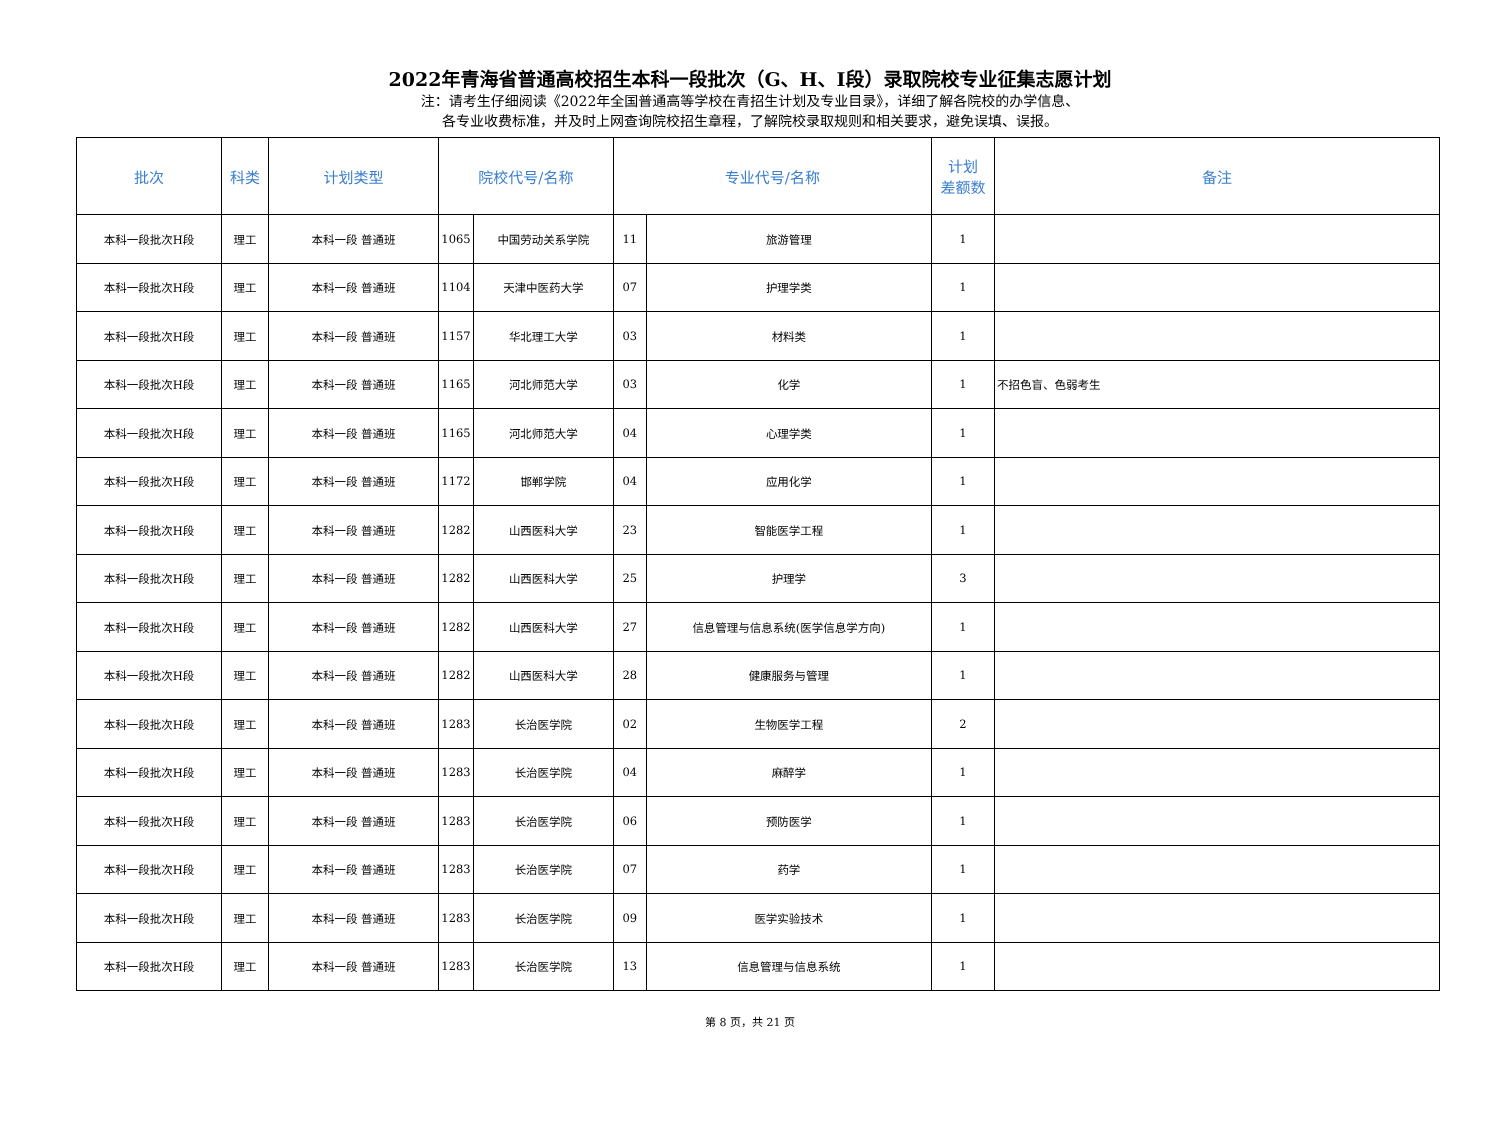2022年青海省普通高校招生本科一段批次（G、H、I段）录取院校专业征集志愿计划
注：请考生仔细阅读《2022年全国普通高等学校在青招生计划及专业目录》，详细了解各院校的办学信息、
各专业收费标准，并及时上网查询院校招生章程，了解院校录取规则和相关要求，避免误填、误报。
| 批次 | 科类 | 计划类型 | 院校代号/名称 | | 专业代号/名称 | | 计划 差额数 | 备注 |
| --- | --- | --- | --- | --- | --- | --- | --- | --- |
| 本科一段批次H段 | 理工 | 本科一段 普通班 | 1065 | 中国劳动关系学院 | 11 | 旅游管理 | 1 | |
| 本科一段批次H段 | 理工 | 本科一段 普通班 | 1104 | 天津中医药大学 | 07 | 护理学类 | 1 | |
| 本科一段批次H段 | 理工 | 本科一段 普通班 | 1157 | 华北理工大学 | 03 | 材料类 | 1 | |
| 本科一段批次H段 | 理工 | 本科一段 普通班 | 1165 | 河北师范大学 | 03 | 化学 | 1 | 不招色盲、色弱考生 |
| 本科一段批次H段 | 理工 | 本科一段 普通班 | 1165 | 河北师范大学 | 04 | 心理学类 | 1 | |
| 本科一段批次H段 | 理工 | 本科一段 普通班 | 1172 | 邯郸学院 | 04 | 应用化学 | 1 | |
| 本科一段批次H段 | 理工 | 本科一段 普通班 | 1282 | 山西医科大学 | 23 | 智能医学工程 | 1 | |
| 本科一段批次H段 | 理工 | 本科一段 普通班 | 1282 | 山西医科大学 | 25 | 护理学 | 3 | |
| 本科一段批次H段 | 理工 | 本科一段 普通班 | 1282 | 山西医科大学 | 27 | 信息管理与信息系统(医学信息学方向) | 1 | |
| 本科一段批次H段 | 理工 | 本科一段 普通班 | 1282 | 山西医科大学 | 28 | 健康服务与管理 | 1 | |
| 本科一段批次H段 | 理工 | 本科一段 普通班 | 1283 | 长治医学院 | 02 | 生物医学工程 | 2 | |
| 本科一段批次H段 | 理工 | 本科一段 普通班 | 1283 | 长治医学院 | 04 | 麻醉学 | 1 | |
| 本科一段批次H段 | 理工 | 本科一段 普通班 | 1283 | 长治医学院 | 06 | 预防医学 | 1 | |
| 本科一段批次H段 | 理工 | 本科一段 普通班 | 1283 | 长治医学院 | 07 | 药学 | 1 | |
| 本科一段批次H段 | 理工 | 本科一段 普通班 | 1283 | 长治医学院 | 09 | 医学实验技术 | 1 | |
| 本科一段批次H段 | 理工 | 本科一段 普通班 | 1283 | 长治医学院 | 13 | 信息管理与信息系统 | 1 | |
第 8 页，共 21 页